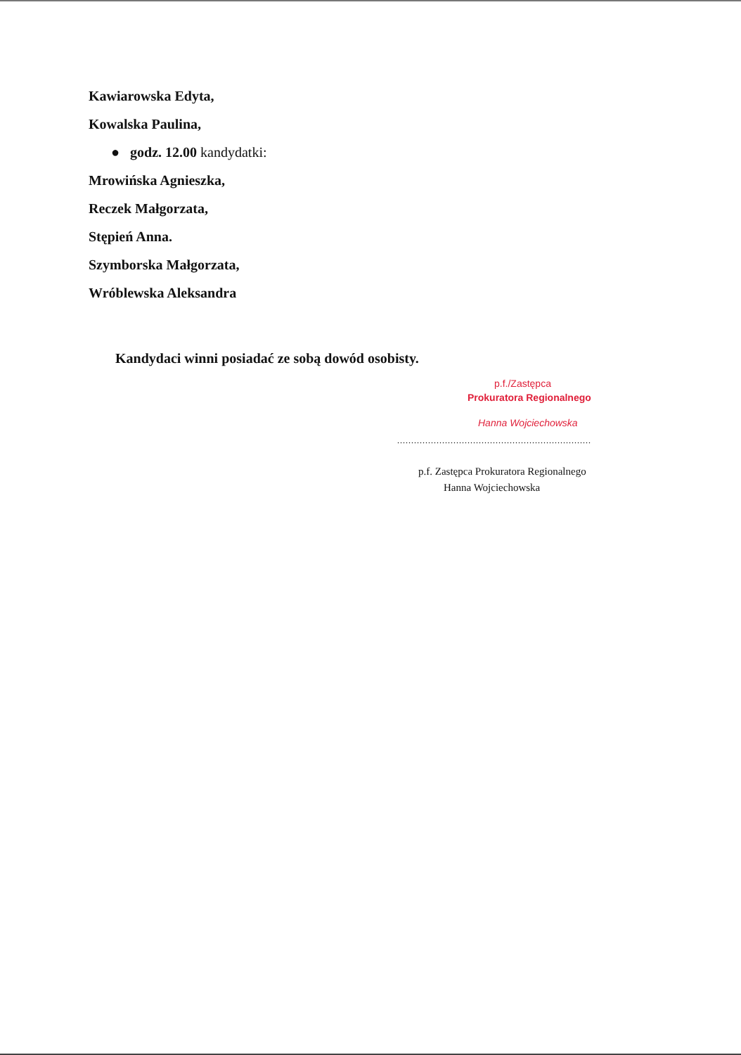Kawiarowska Edyta,
Kowalska Paulina,
● godz. 12.00 kandydatki:
Mrowińska Agnieszka,
Reczek Małgorzata,
Stępień Anna.
Szymborska Małgorzata,
Wróblewska Aleksandra
Kandydaci winni posiadać ze sobą dowód osobisty.
p.f./Zastępca
Prokuratora Regionalnego
Hanna Wojciechowska
.....................................................................
p.f. Zastępca Prokuratora Regionalnego
Hanna Wojciechowska